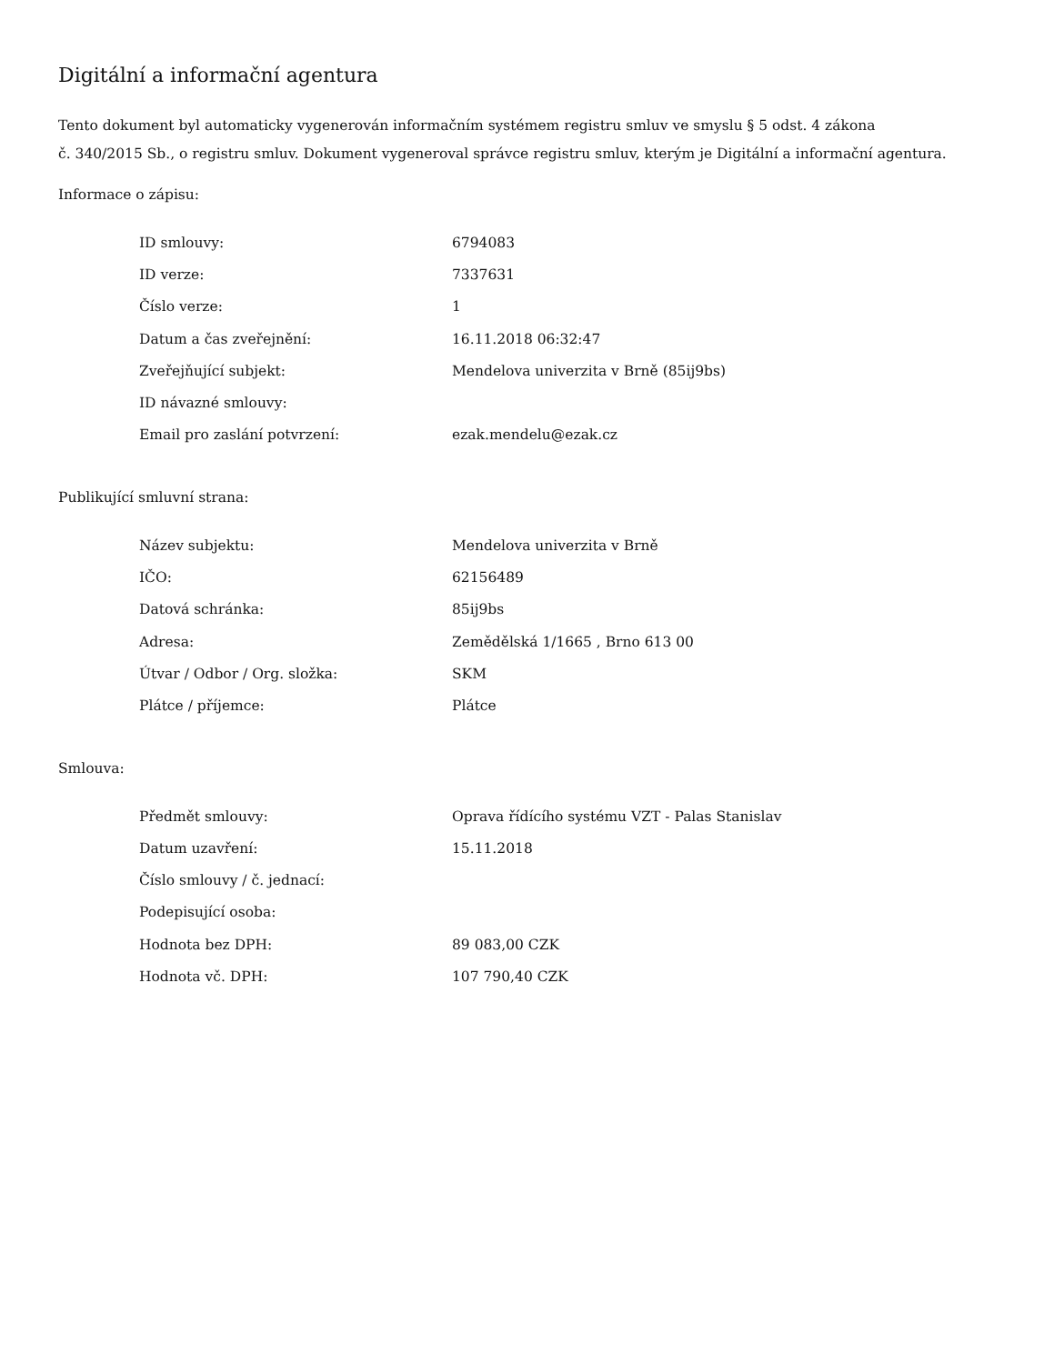Digitální a informační agentura
Tento dokument byl automaticky vygenerován informačním systémem registru smluv ve smyslu § 5 odst. 4 zákona
č. 340/2015 Sb., o registru smluv. Dokument vygeneroval správce registru smluv, kterým je Digitální a informační agentura.
Informace o zápisu:
| ID smlouvy: | 6794083 |
| ID verze: | 7337631 |
| Číslo verze: | 1 |
| Datum a čas zveřejnění: | 16.11.2018 06:32:47 |
| Zveřejňující subjekt: | Mendelova univerzita v Brně (85ij9bs) |
| ID návazné smlouvy: | |
| Email pro zaslání potvrzení: | ezak.mendelu@ezak.cz |
Publikující smluvní strana:
| Název subjektu: | Mendelova univerzita v Brně |
| IČO: | 62156489 |
| Datová schránka: | 85ij9bs |
| Adresa: | Zemědělská 1/1665 , Brno 613 00 |
| Útvar / Odbor / Org. složka: | SKM |
| Plátce / příjemce: | Plátce |
Smlouva:
| Předmět smlouvy: | Oprava řídícího systému VZT - Palas Stanislav |
| Datum uzavření: | 15.11.2018 |
| Číslo smlouvy / č. jednací: | |
| Podepisující osoba: | |
| Hodnota bez DPH: | 89 083,00 CZK |
| Hodnota vč. DPH: | 107 790,40 CZK |